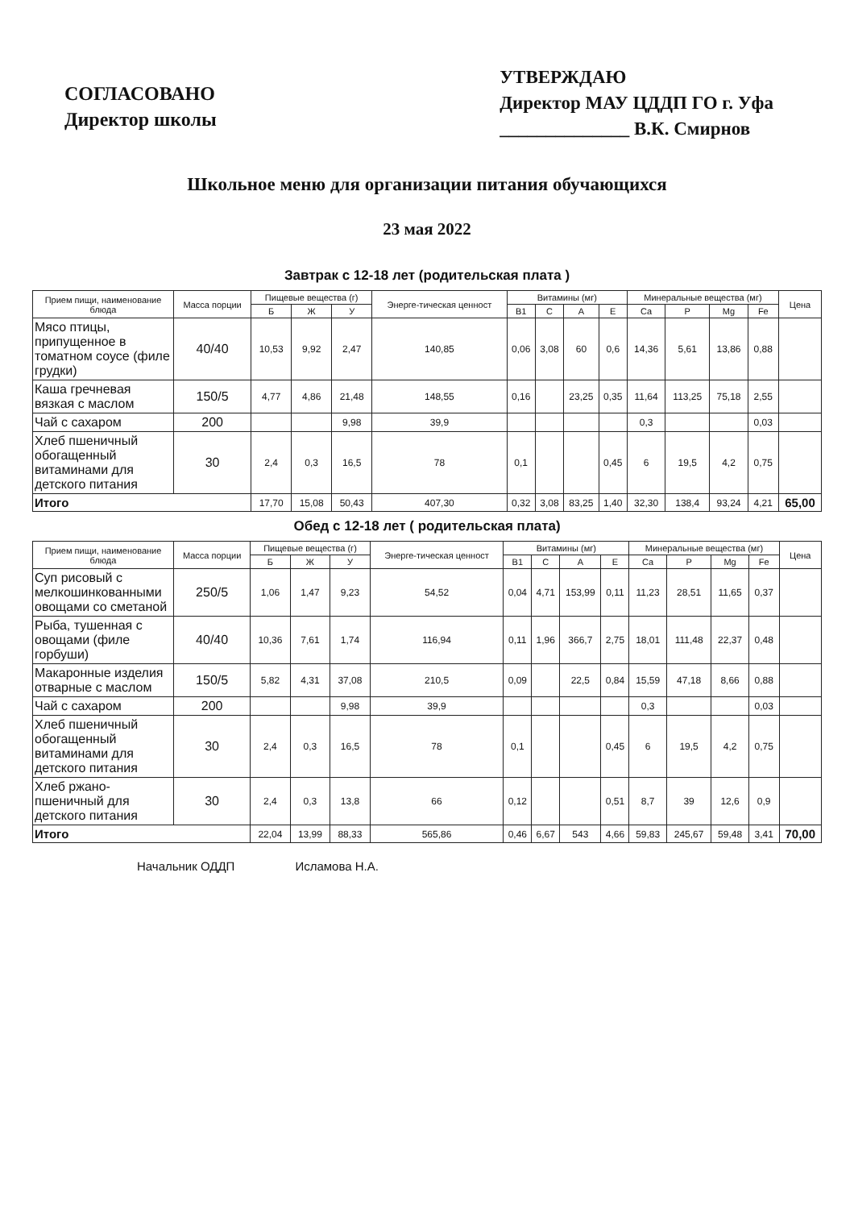СОГЛАСОВАНО
Директор школы
УТВЕРЖДАЮ
Директор МАУ ЦДДП ГО г. Уфа
______________ В.К. Смирнов
Школьное меню для организации питания обучающихся
23 мая 2022
Завтрак с 12-18 лет (родительская плата )
| Прием пищи, наименование блюда | Масса порции | Пищевые вещества (г) | | | Энерге-тическая ценност | Витамины (мг) | | | | Минеральные вещества (мг) | | | | Цена |
| --- | --- | --- | --- | --- | --- | --- | --- | --- | --- | --- | --- | --- | --- | --- |
| | | Б | Ж | У | | В1 | С | А | Е | Са | Р | Mg | Fe | |
| Мясо птицы, припущенное в томатном соусе (филе грудки) | 40/40 | 10,53 | 9,92 | 2,47 | 140,85 | 0,06 | 3,08 | 60 | 0,6 | 14,36 | 5,61 | 13,86 | 0,88 | |
| Каша гречневая вязкая с маслом | 150/5 | 4,77 | 4,86 | 21,48 | 148,55 | 0,16 | | 23,25 | 0,35 | 11,64 | 113,25 | 75,18 | 2,55 | |
| Чай с сахаром | 200 | | | 9,98 | 39,9 | | | | | 0,3 | | | 0,03 | |
| Хлеб пшеничный обогащенный витаминами для детского питания | 30 | 2,4 | 0,3 | 16,5 | 78 | 0,1 | | | 0,45 | 6 | 19,5 | 4,2 | 0,75 | |
| Итого | | 17,70 | 15,08 | 50,43 | 407,30 | 0,32 | 3,08 | 83,25 | 1,40 | 32,30 | 138,4 | 93,24 | 4,21 | 65,00 |
Обед с 12-18 лет ( родительская плата)
| Прием пищи, наименование блюда | Масса порции | Пищевые вещества (г) | | | Энерге-тическая ценност | Витамины (мг) | | | | Минеральные вещества (мг) | | | | Цена |
| --- | --- | --- | --- | --- | --- | --- | --- | --- | --- | --- | --- | --- | --- | --- |
| | | Б | Ж | У | | В1 | С | А | Е | Са | Р | Mg | Fe | |
| Суп рисовый с мелкошинкованными овощами со сметаной | 250/5 | 1,06 | 1,47 | 9,23 | 54,52 | 0,04 | 4,71 | 153,99 | 0,11 | 11,23 | 28,51 | 11,65 | 0,37 | |
| Рыба, тушенная с овощами (филе горбуши) | 40/40 | 10,36 | 7,61 | 1,74 | 116,94 | 0,11 | 1,96 | 366,7 | 2,75 | 18,01 | 111,48 | 22,37 | 0,48 | |
| Макаронные изделия отварные с маслом | 150/5 | 5,82 | 4,31 | 37,08 | 210,5 | 0,09 | | 22,5 | 0,84 | 15,59 | 47,18 | 8,66 | 0,88 | |
| Чай с сахаром | 200 | | | 9,98 | 39,9 | | | | | 0,3 | | | 0,03 | |
| Хлеб пшеничный обогащенный витаминами для детского питания | 30 | 2,4 | 0,3 | 16,5 | 78 | 0,1 | | | 0,45 | 6 | 19,5 | 4,2 | 0,75 | |
| Хлеб ржано-пшеничный для детского питания | 30 | 2,4 | 0,3 | 13,8 | 66 | 0,12 | | | 0,51 | 8,7 | 39 | 12,6 | 0,9 | |
| Итого | | 22,04 | 13,99 | 88,33 | 565,86 | 0,46 | 6,67 | 543 | 4,66 | 59,83 | 245,67 | 59,48 | 3,41 | 70,00 |
Начальник ОДДП Исламова Н.А.